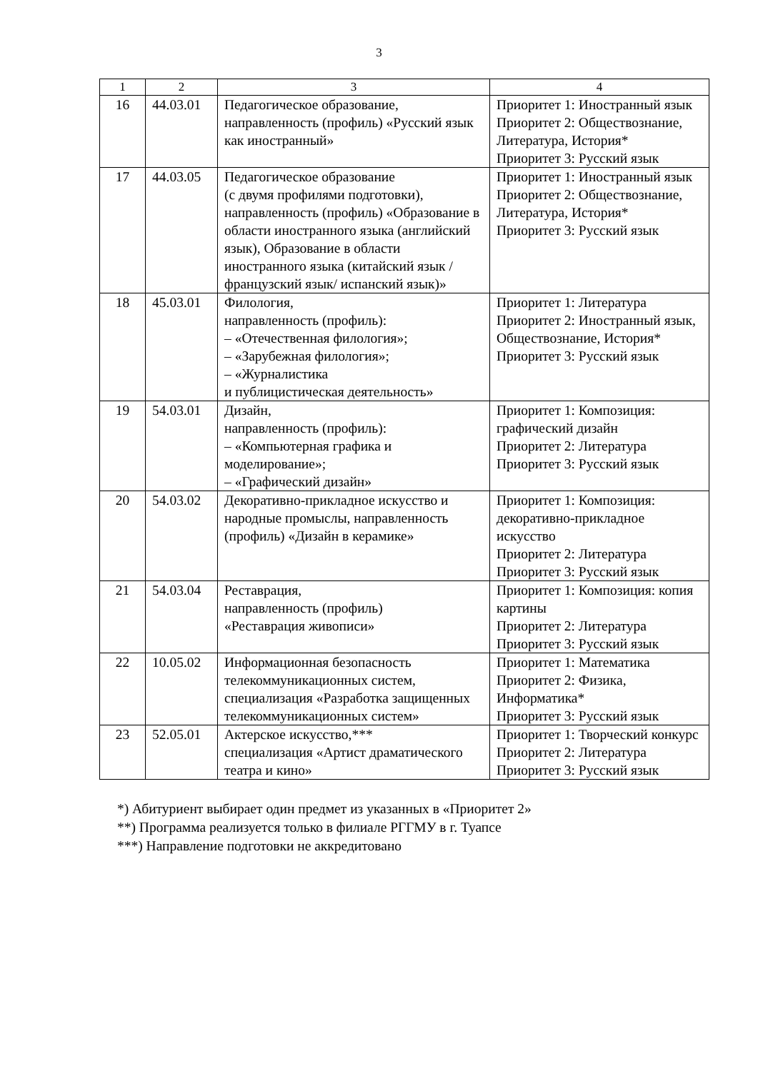3
| 1 | 2 | 3 | 4 |
| --- | --- | --- | --- |
| 16 | 44.03.01 | Педагогическое образование, направленность (профиль) «Русский язык как иностранный» | Приоритет 1: Иностранный язык Приоритет 2: Обществознание, Литература, История* Приоритет 3: Русский язык |
| 17 | 44.03.05 | Педагогическое образование (с двумя профилями подготовки), направленность (профиль) «Образование в области иностранного языка (английский язык), Образование в области иностранного языка (китайский язык / французский язык/ испанский язык)» | Приоритет 1: Иностранный язык Приоритет 2: Обществознание, Литература, История* Приоритет 3: Русский язык |
| 18 | 45.03.01 | Филология, направленность (профиль): – «Отечественная филология»; – «Зарубежная филология»; – «Журналистика и публицистическая деятельность» | Приоритет 1: Литература Приоритет 2: Иностранный язык, Обществознание, История* Приоритет 3: Русский язык |
| 19 | 54.03.01 | Дизайн, направленность (профиль): – «Компьютерная графика и моделирование»; – «Графический дизайн» | Приоритет 1: Композиция: графический дизайн Приоритет 2: Литература Приоритет 3: Русский язык |
| 20 | 54.03.02 | Декоративно-прикладное искусство и народные промыслы, направленность (профиль) «Дизайн в керамике» | Приоритет 1: Композиция: декоративно-прикладное искусство Приоритет 2: Литература Приоритет 3: Русский язык |
| 21 | 54.03.04 | Реставрация, направленность (профиль) «Реставрация живописи» | Приоритет 1: Композиция: копия картины Приоритет 2: Литература Приоритет 3: Русский язык |
| 22 | 10.05.02 | Информационная безопасность телекоммуникационных систем, специализация «Разработка защищенных телекоммуникационных систем» | Приоритет 1: Математика Приоритет 2: Физика, Информатика* Приоритет 3: Русский язык |
| 23 | 52.05.01 | Актерское искусство,*** специализация «Артист драматического театра и кино» | Приоритет 1: Творческий конкурс Приоритет 2: Литература Приоритет 3: Русский язык |
*) Абитуриент выбирает один предмет из указанных в «Приоритет 2»
**) Программа реализуется только в филиале РГГМУ в г. Туапсе
***) Направление подготовки не аккредитовано